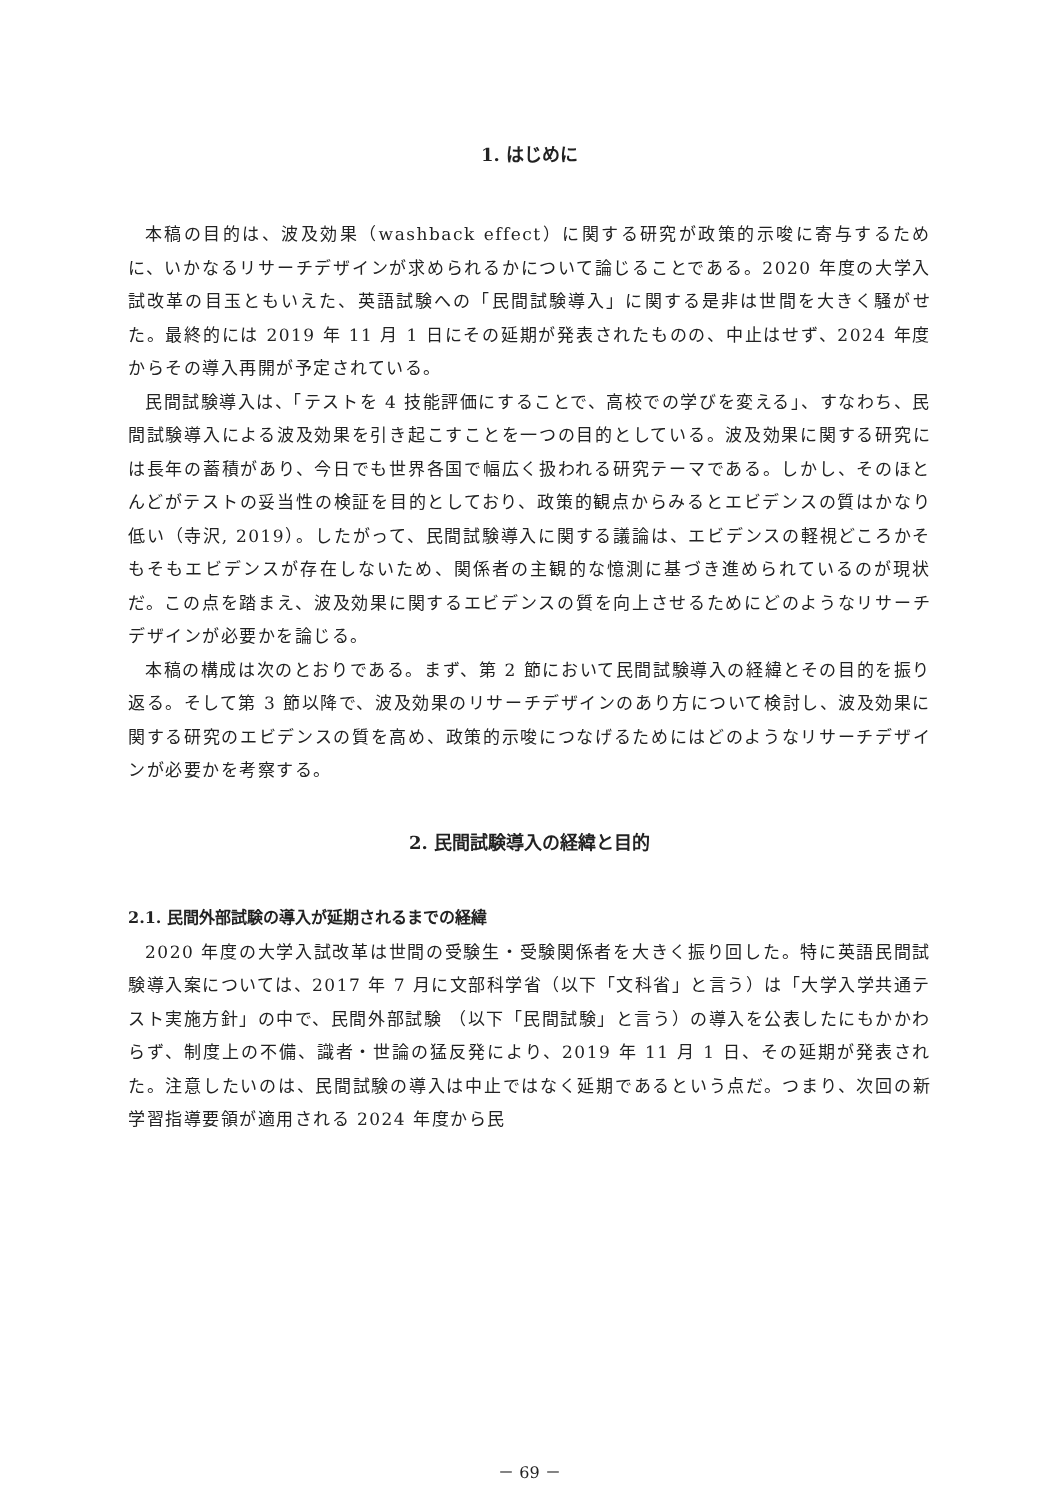1. はじめに
本稿の目的は、波及効果（washback effect）に関する研究が政策的示唆に寄与するために、いかなるリサーチデザインが求められるかについて論じることである。2020 年度の大学入試改革の目玉ともいえた、英語試験への「民間試験導入」に関する是非は世間を大きく騒がせた。最終的には 2019 年 11 月 1 日にその延期が発表されたものの、中止はせず、2024 年度からその導入再開が予定されている。
民間試験導入は、「テストを 4 技能評価にすることで、高校での学びを変える」、すなわち、民間試験導入による波及効果を引き起こすことを一つの目的としている。波及効果に関する研究には長年の蓄積があり、今日でも世界各国で幅広く扱われる研究テーマである。しかし、そのほとんどがテストの妥当性の検証を目的としており、政策的観点からみるとエビデンスの質はかなり低い（寺沢, 2019）。したがって、民間試験導入に関する議論は、エビデンスの軽視どころかそもそもエビデンスが存在しないため、関係者の主観的な憶測に基づき進められているのが現状だ。この点を踏まえ、波及効果に関するエビデンスの質を向上させるためにどのようなリサーチデザインが必要かを論じる。
本稿の構成は次のとおりである。まず、第 2 節において民間試験導入の経緯とその目的を振り返る。そして第 3 節以降で、波及効果のリサーチデザインのあり方について検討し、波及効果に関する研究のエビデンスの質を高め、政策的示唆につなげるためにはどのようなリサーチデザインが必要かを考察する。
2. 民間試験導入の経緯と目的
2.1. 民間外部試験の導入が延期されるまでの経緯
2020 年度の大学入試改革は世間の受験生・受験関係者を大きく振り回した。特に英語民間試験導入案については、2017 年 7 月に文部科学省（以下「文科省」と言う）は「大学入学共通テスト実施方針」の中で、民間外部試験 （以下「民間試験」と言う）の導入を公表したにもかかわらず、制度上の不備、識者・世論の猛反発により、2019 年 11 月 1 日、その延期が発表された。注意したいのは、民間試験の導入は中止ではなく延期であるという点だ。つまり、次回の新学習指導要領が適用される 2024 年度から民
－ 69 －